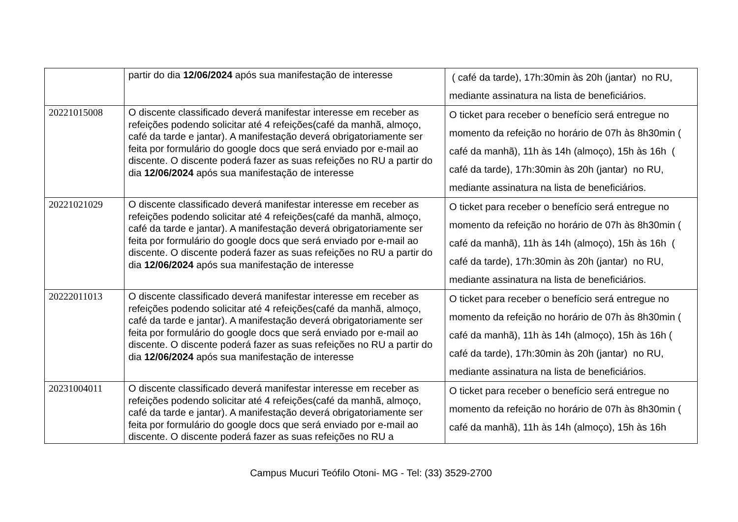| | partir do dia 12/06/2024 após sua manifestação de interesse | ( café da tarde), 17h:30min às 20h (jantar) no RU, mediante assinatura na lista de beneficiários. |
| 20221015008 | O discente classificado deverá manifestar interesse em receber as refeições podendo solicitar até 4 refeições(café da manhã, almoço, café da tarde e jantar). A manifestação deverá obrigatoriamente ser feita por formulário do google docs que será enviado por e-mail ao discente. O discente poderá fazer as suas refeições no RU a partir do dia 12/06/2024 após sua manifestação de interesse | O ticket para receber o benefício será entregue no momento da refeição no horário de 07h às 8h30min ( café da manhã), 11h às 14h (almoço), 15h às 16h ( café da tarde), 17h:30min às 20h (jantar) no RU, mediante assinatura na lista de beneficiários. |
| 20221021029 | O discente classificado deverá manifestar interesse em receber as refeições podendo solicitar até 4 refeições(café da manhã, almoço, café da tarde e jantar). A manifestação deverá obrigatoriamente ser feita por formulário do google docs que será enviado por e-mail ao discente. O discente poderá fazer as suas refeições no RU a partir do dia 12/06/2024 após sua manifestação de interesse | O ticket para receber o benefício será entregue no momento da refeição no horário de 07h às 8h30min ( café da manhã), 11h às 14h (almoço), 15h às 16h ( café da tarde), 17h:30min às 20h (jantar) no RU, mediante assinatura na lista de beneficiários. |
| 20222011013 | O discente classificado deverá manifestar interesse em receber as refeições podendo solicitar até 4 refeições(café da manhã, almoço, café da tarde e jantar). A manifestação deverá obrigatoriamente ser feita por formulário do google docs que será enviado por e-mail ao discente. O discente poderá fazer as suas refeições no RU a partir do dia 12/06/2024 após sua manifestação de interesse | O ticket para receber o benefício será entregue no momento da refeição no horário de 07h às 8h30min ( café da manhã), 11h às 14h (almoço), 15h às 16h ( café da tarde), 17h:30min às 20h (jantar) no RU, mediante assinatura na lista de beneficiários. |
| 20231004011 | O discente classificado deverá manifestar interesse em receber as refeições podendo solicitar até 4 refeições(café da manhã, almoço, café da tarde e jantar). A manifestação deverá obrigatoriamente ser feita por formulário do google docs que será enviado por e-mail ao discente. O discente poderá fazer as suas refeições no RU a | O ticket para receber o benefício será entregue no momento da refeição no horário de 07h às 8h30min ( café da manhã), 11h às 14h (almoço), 15h às 16h |
Campus Mucuri Teófilo Otoni- MG - Tel: (33) 3529-2700